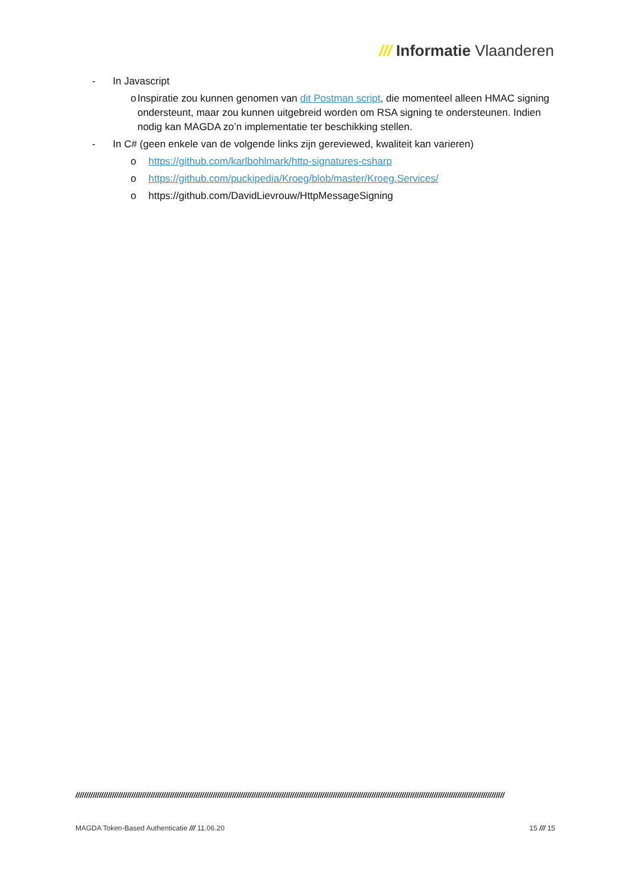/// Informatie Vlaanderen
- In Javascript
o Inspiratie zou kunnen genomen van dit Postman script, die momenteel alleen HMAC signing ondersteunt, maar zou kunnen uitgebreid worden om RSA signing te ondersteunen. Indien nodig kan MAGDA zo’n implementatie ter beschikking stellen.
- In C# (geen enkele van de volgende links zijn gereviewed, kwaliteit kan varieren)
o https://github.com/karlbohlmark/http-signatures-csharp
o https://github.com/puckipedia/Kroeg/blob/master/Kroeg.Services/
o https://github.com/DavidLievrouw/HttpMessageSigning
////////////////////////////////////////////////////////////////////////////////////////////////////////////////////////////////////////////////////////////////////////////////////////////////////////
MAGDA Token-Based Authenticatie /// 11.06.20 15 /// 15